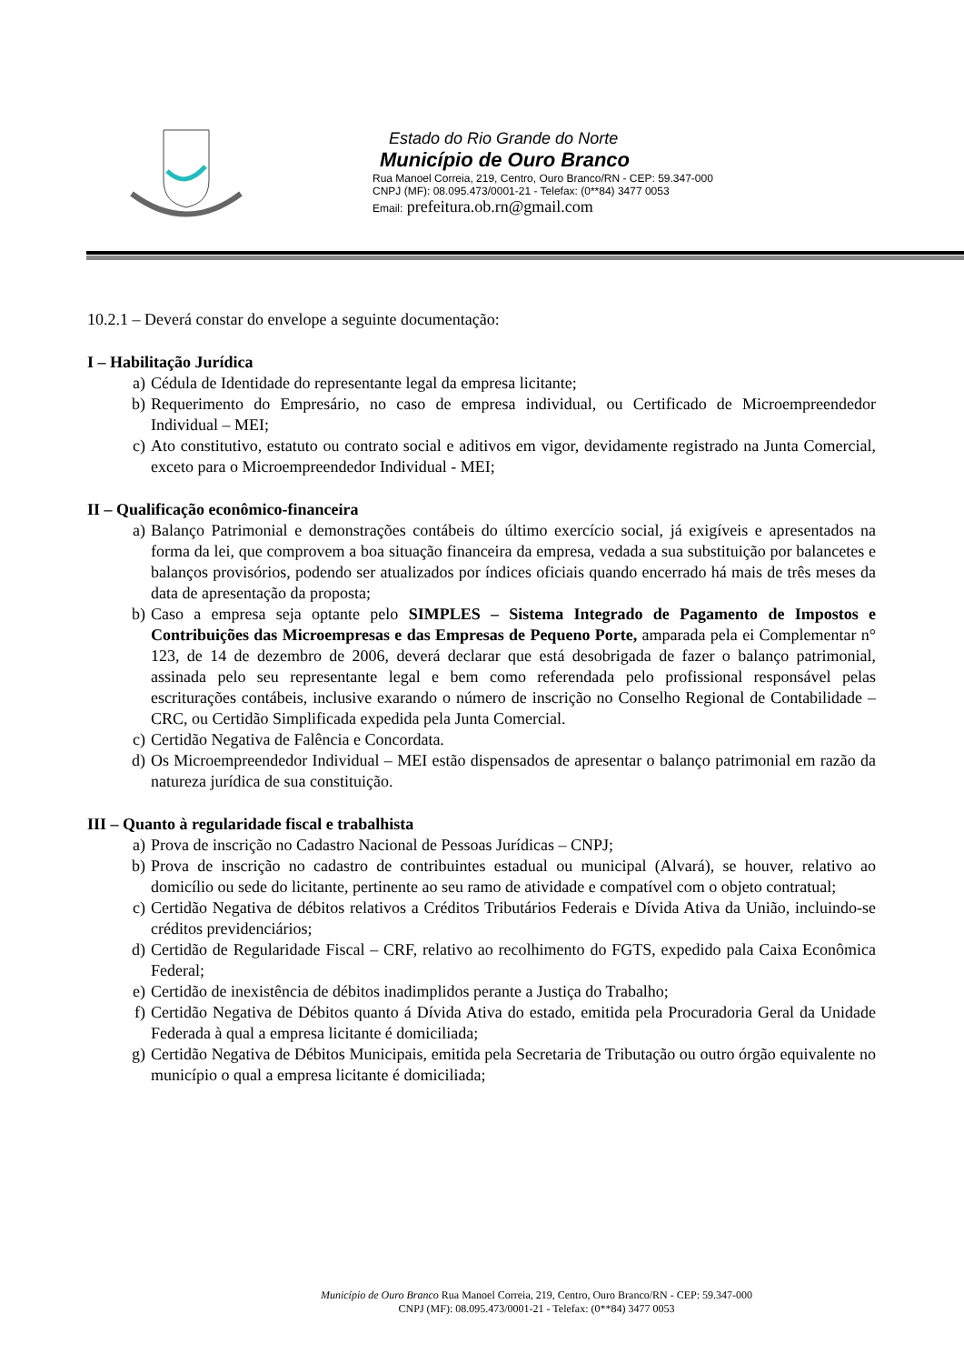Estado do Rio Grande do Norte
Município de Ouro Branco
Rua Manoel Correia, 219, Centro, Ouro Branco/RN - CEP: 59.347-000
CNPJ (MF): 08.095.473/0001-21 - Telefax: (0**84) 3477 0053
Email: prefeitura.ob.rn@gmail.com
10.2.1 – Deverá constar do envelope a seguinte documentação:
I – Habilitação Jurídica
a) Cédula de Identidade do representante legal da empresa licitante;
b) Requerimento do Empresário, no caso de empresa individual, ou Certificado de Microempreendedor Individual – MEI;
c) Ato constitutivo, estatuto ou contrato social e aditivos em vigor, devidamente registrado na Junta Comercial, exceto para o Microempreendedor Individual - MEI;
II – Qualificação econômico-financeira
a) Balanço Patrimonial e demonstrações contábeis do último exercício social, já exigíveis e apresentados na forma da lei, que comprovem a boa situação financeira da empresa, vedada a sua substituição por balancetes e balanços provisórios, podendo ser atualizados por índices oficiais quando encerrado há mais de três meses da data de apresentação da proposta;
b) Caso a empresa seja optante pelo SIMPLES – Sistema Integrado de Pagamento de Impostos e Contribuições das Microempresas e das Empresas de Pequeno Porte, amparada pela ei Complementar n° 123, de 14 de dezembro de 2006, deverá declarar que está desobrigada de fazer o balanço patrimonial, assinada pelo seu representante legal e bem como referendada pelo profissional responsável pelas escriturações contábeis, inclusive exarando o número de inscrição no Conselho Regional de Contabilidade – CRC, ou Certidão Simplificada expedida pela Junta Comercial.
c) Certidão Negativa de Falência e Concordata.
d) Os Microempreendedor Individual – MEI estão dispensados de apresentar o balanço patrimonial em razão da natureza jurídica de sua constituição.
III – Quanto à regularidade fiscal e trabalhista
a) Prova de inscrição no Cadastro Nacional de Pessoas Jurídicas – CNPJ;
b) Prova de inscrição no cadastro de contribuintes estadual ou municipal (Alvará), se houver, relativo ao domicílio ou sede do licitante, pertinente ao seu ramo de atividade e compatível com o objeto contratual;
c) Certidão Negativa de débitos relativos a Créditos Tributários Federais e Dívida Ativa da União, incluindo-se créditos previdenciários;
d) Certidão de Regularidade Fiscal – CRF, relativo ao recolhimento do FGTS, expedido pala Caixa Econômica Federal;
e) Certidão de inexistência de débitos inadimplidos perante a Justiça do Trabalho;
f) Certidão Negativa de Débitos quanto á Dívida Ativa do estado, emitida pela Procuradoria Geral da Unidade Federada à qual a empresa licitante é domiciliada;
g) Certidão Negativa de Débitos Municipais, emitida pela Secretaria de Tributação ou outro órgão equivalente no município o qual a empresa licitante é domiciliada;
Município de Ouro Branco Rua Manoel Correia, 219, Centro, Ouro Branco/RN - CEP: 59.347-000
CNPJ (MF): 08.095.473/0001-21 - Telefax: (0**84) 3477 0053